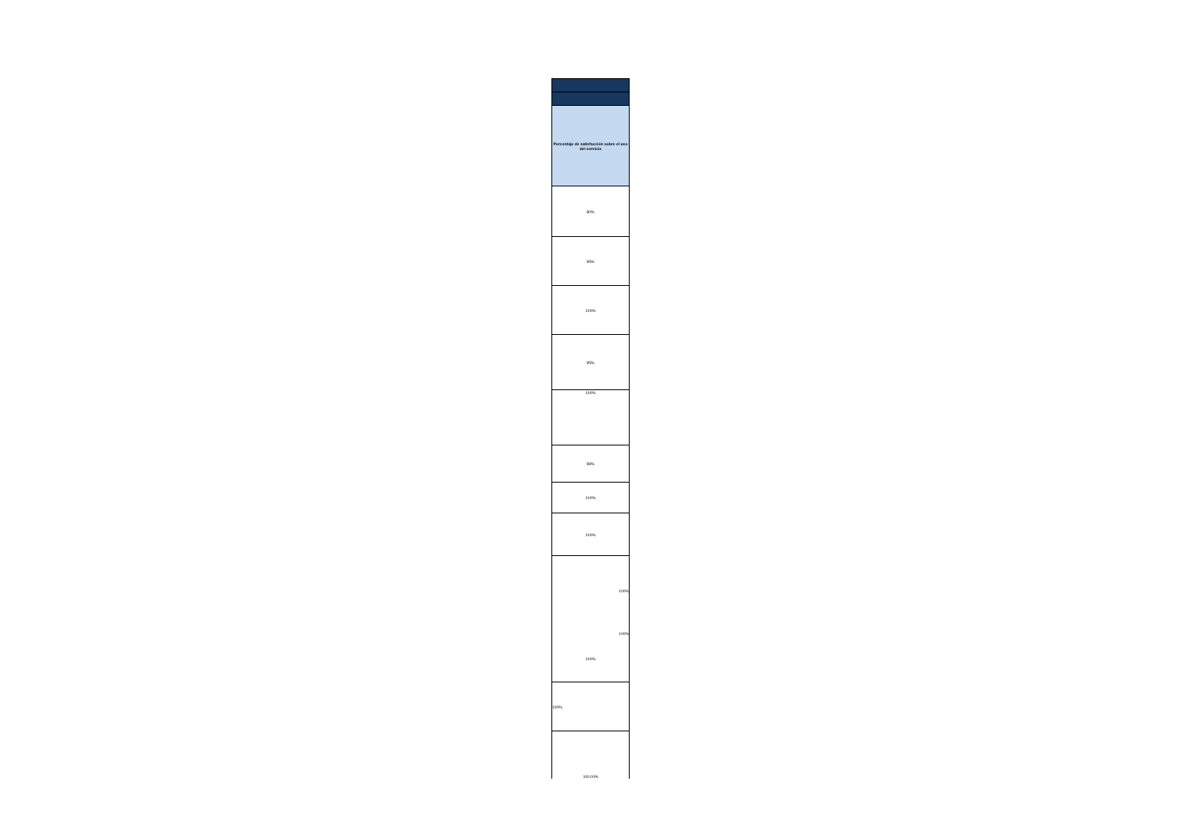| Porcentaje de satisfacción sobre el uso del servicio |
| 80% |
| 95% |
| 100% |
| 95% |
| 100% |
| 98% |
| 100% |
| 100% |
| 100% 100% 100% |
| 100% |
| 100.00% |